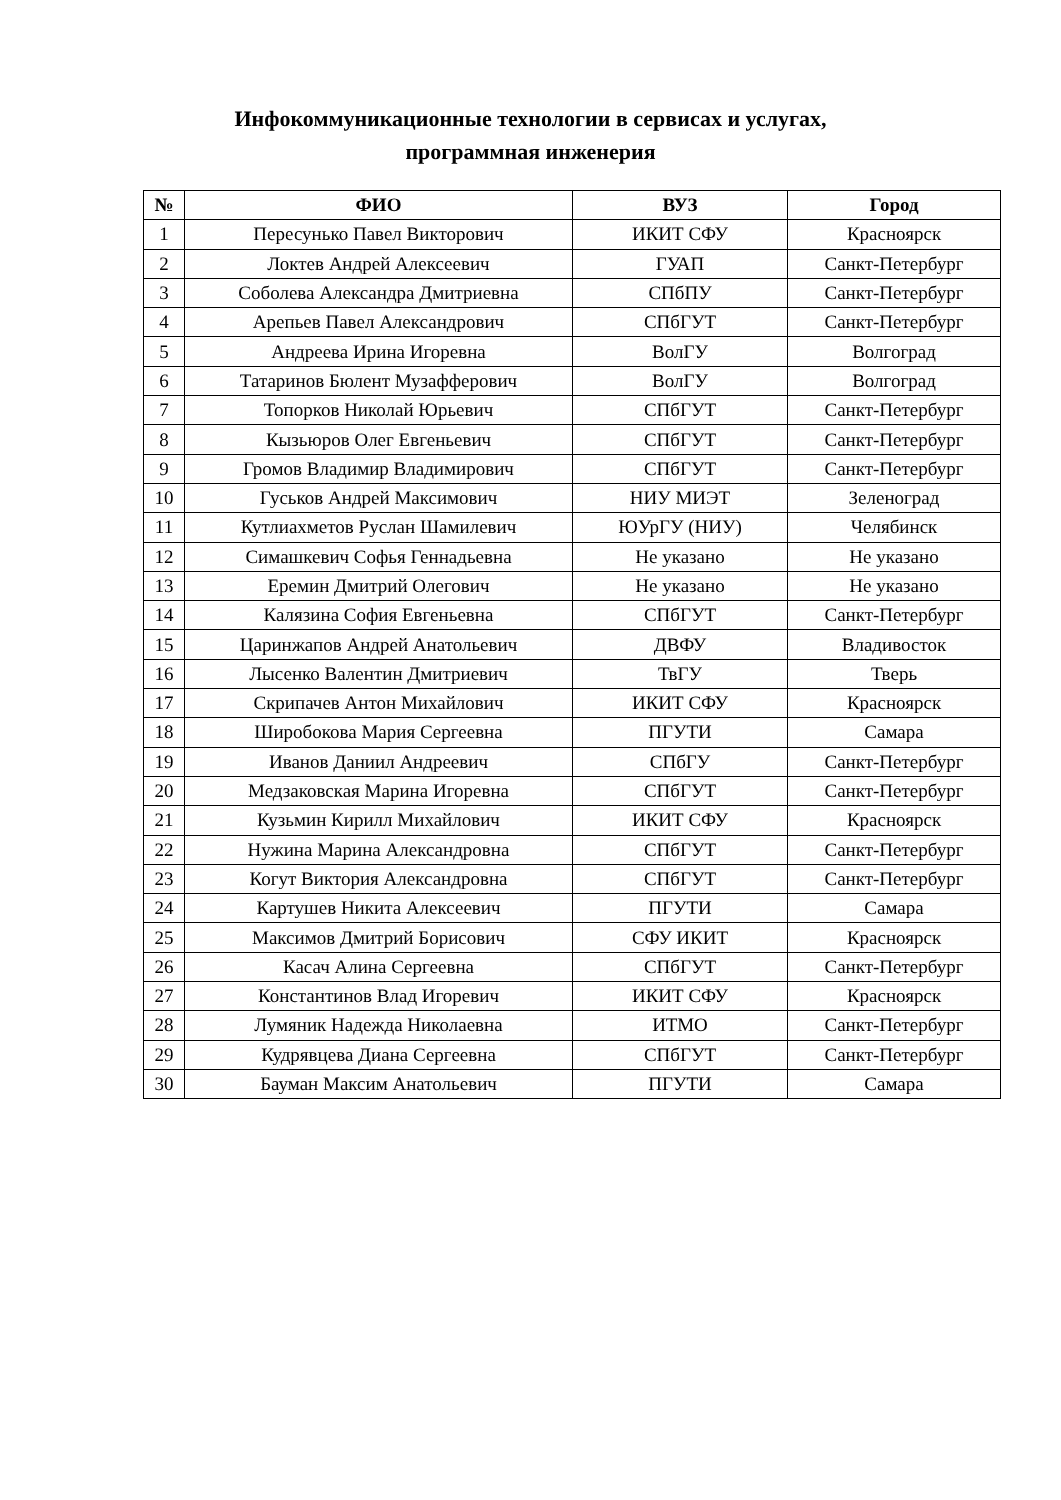Инфокоммуникационные технологии в сервисах и услугах,
программная инженерия
| № | ФИО | ВУЗ | Город |
| --- | --- | --- | --- |
| 1 | Пересунько Павел Викторович | ИКИТ СФУ | Красноярск |
| 2 | Локтев Андрей Алексеевич | ГУАП | Санкт-Петербург |
| 3 | Соболева Александра Дмитриевна | СПбПУ | Санкт-Петербург |
| 4 | Арепьев Павел Александрович | СПбГУТ | Санкт-Петербург |
| 5 | Андреева Ирина Игоревна | ВолГУ | Волгоград |
| 6 | Татаринов Бюлент Музафферович | ВолГУ | Волгоград |
| 7 | Топорков Николай Юрьевич | СПбГУТ | Санкт-Петербург |
| 8 | Кызьюров Олег Евгеньевич | СПбГУТ | Санкт-Петербург |
| 9 | Громов Владимир Владимирович | СПбГУТ | Санкт-Петербург |
| 10 | Гуськов Андрей Максимович | НИУ МИЭТ | Зеленоград |
| 11 | Кутлиахметов Руслан Шамилевич | ЮУрГУ (НИУ) | Челябинск |
| 12 | Симашкевич Софья Геннадьевна | Не указано | Не указано |
| 13 | Еремин Дмитрий Олегович | Не указано | Не указано |
| 14 | Калязина София Евгеньевна | СПбГУТ | Санкт-Петербург |
| 15 | Царинжапов Андрей Анатольевич | ДВФУ | Владивосток |
| 16 | Лысенко Валентин Дмитриевич | ТвГУ | Тверь |
| 17 | Скрипачев Антон Михайлович | ИКИТ СФУ | Красноярск |
| 18 | Широбокова Мария Сергеевна | ПГУТИ | Самара |
| 19 | Иванов Даниил Андреевич | СПбГУ | Санкт-Петербург |
| 20 | Медзаковская Марина Игоревна | СПбГУТ | Санкт-Петербург |
| 21 | Кузьмин Кирилл Михайлович | ИКИТ СФУ | Красноярск |
| 22 | Нужина Марина Александровна | СПбГУТ | Санкт-Петербург |
| 23 | Когут Виктория Александровна | СПбГУТ | Санкт-Петербург |
| 24 | Картушев Никита Алексеевич | ПГУТИ | Самара |
| 25 | Максимов Дмитрий Борисович | СФУ ИКИТ | Красноярск |
| 26 | Касач Алина Сергеевна | СПбГУТ | Санкт-Петербург |
| 27 | Константинов Влад Игоревич | ИКИТ СФУ | Красноярск |
| 28 | Лумяник Надежда Николаевна | ИТМО | Санкт-Петербург |
| 29 | Кудрявцева Диана Сергеевна | СПбГУТ | Санкт-Петербург |
| 30 | Бауман Максим Анатольевич | ПГУТИ | Самара |